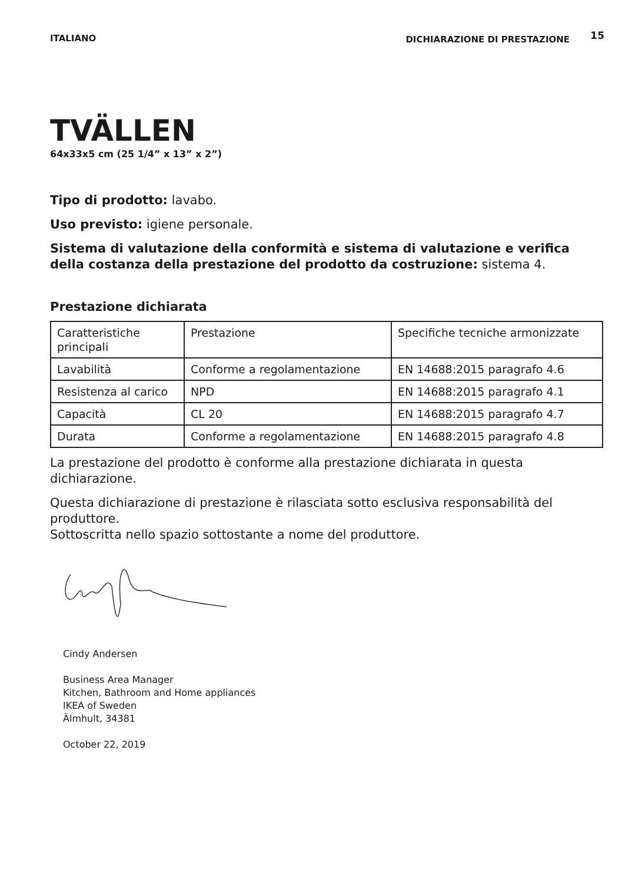ITALIANO DICHIARAZIONE DI PRESTAZIONE 15
TVÄLLEN
64x33x5 cm (25 1/4” x 13” x 2”)
Tipo di prodotto: lavabo.
Uso previsto: igiene personale.
Sistema di valutazione della conformità e sistema di valutazione e verifica della costanza della prestazione del prodotto da costruzione: sistema 4.
Prestazione dichiarata
| Caratteristiche principali | Prestazione | Specifiche tecniche armonizzate |
| Lavabilità | Conforme a regolamentazione | EN 14688:2015 paragrafo 4.6 |
| Resistenza al carico | NPD | EN 14688:2015 paragrafo 4.1 |
| Capacità | CL 20 | EN 14688:2015 paragrafo 4.7 |
| Durata | Conforme a regolamentazione | EN 14688:2015 paragrafo 4.8 |
La prestazione del prodotto è conforme alla prestazione dichiarata in questa dichiarazione.
Questa dichiarazione di prestazione è rilasciata sotto esclusiva responsabilità del produttore.
Sottoscritta nello spazio sottostante a nome del produttore.
Cindy Andersen
Business Area Manager
Kitchen, Bathroom and Home appliances
IKEA of Sweden
Älmhult, 34381
October 22, 2019